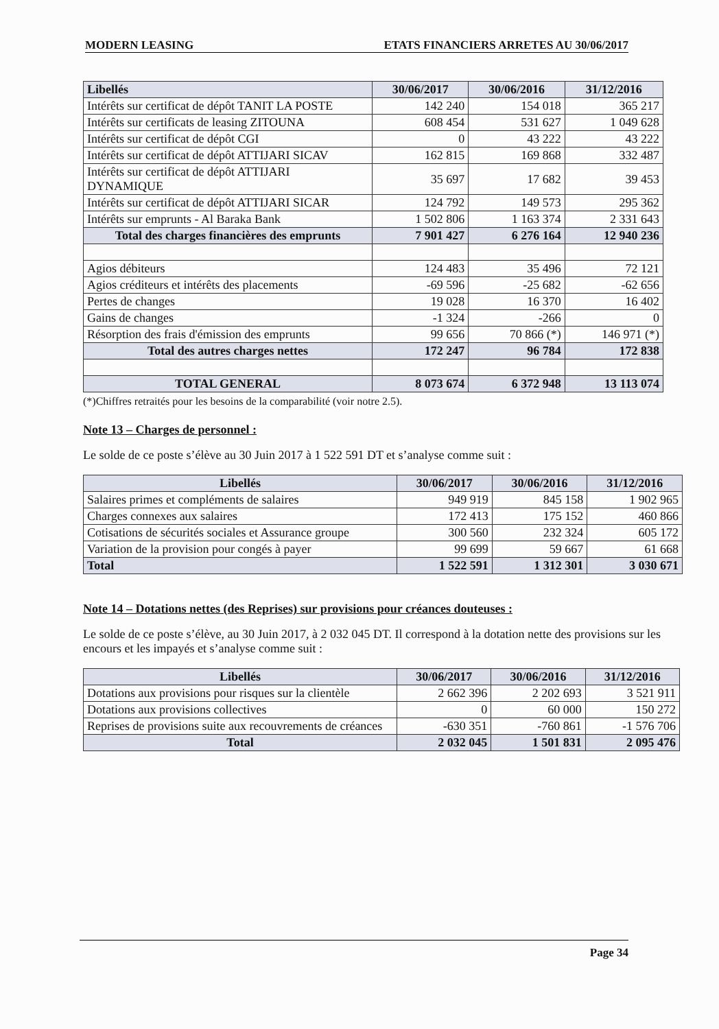MODERN LEASING ETATS FINANCIERS ARRETES AU 30/06/2017
| Libellés | 30/06/2017 | 30/06/2016 | 31/12/2016 |
| --- | --- | --- | --- |
| Intérêts sur certificat de dépôt TANIT LA POSTE | 142 240 | 154 018 | 365 217 |
| Intérêts sur certificats de leasing ZITOUNA | 608 454 | 531 627 | 1 049 628 |
| Intérêts sur certificat de dépôt CGI | 0 | 43 222 | 43 222 |
| Intérêts sur certificat de dépôt ATTIJARI SICAV | 162 815 | 169 868 | 332 487 |
| Intérêts sur certificat de dépôt ATTIJARI DYNAMIQUE | 35 697 | 17 682 | 39 453 |
| Intérêts sur certificat de dépôt ATTIJARI SICAR | 124 792 | 149 573 | 295 362 |
| Intérêts sur emprunts - Al Baraka Bank | 1 502 806 | 1 163 374 | 2 331 643 |
| Total des charges financières des emprunts | 7 901 427 | 6 276 164 | 12 940 236 |
| Agios débiteurs | 124 483 | 35 496 | 72 121 |
| Agios créditeurs et intérêts des placements | -69 596 | -25 682 | -62 656 |
| Pertes de changes | 19 028 | 16 370 | 16 402 |
| Gains de changes | -1 324 | -266 | 0 |
| Résorption des frais d'émission des emprunts | 99 656 | 70 866 (*) | 146 971 (*) |
| Total des autres charges nettes | 172 247 | 96 784 | 172 838 |
| TOTAL GENERAL | 8 073 674 | 6 372 948 | 13 113 074 |
(*)Chiffres retraités pour les besoins de la comparabilité (voir notre 2.5).
Note 13 – Charges de personnel :
Le solde de ce poste s’élève au 30 Juin 2017 à 1 522 591 DT et s’analyse comme suit :
| Libellés | 30/06/2017 | 30/06/2016 | 31/12/2016 |
| --- | --- | --- | --- |
| Salaires primes et compléments de salaires | 949 919 | 845 158 | 1 902 965 |
| Charges connexes aux salaires | 172 413 | 175 152 | 460 866 |
| Cotisations de sécurités sociales et Assurance groupe | 300 560 | 232 324 | 605 172 |
| Variation de la provision pour congés à payer | 99 699 | 59 667 | 61 668 |
| Total | 1 522 591 | 1 312 301 | 3 030 671 |
Note 14 – Dotations nettes (des Reprises) sur provisions pour créances douteuses :
Le solde de ce poste s’élève, au 30 Juin 2017, à 2 032 045 DT. Il correspond à la dotation nette des provisions sur les encours et les impayés et s’analyse comme suit :
| Libellés | 30/06/2017 | 30/06/2016 | 31/12/2016 |
| --- | --- | --- | --- |
| Dotations aux provisions pour risques sur la clientèle | 2 662 396 | 2 202 693 | 3 521 911 |
| Dotations aux provisions collectives | 0 | 60 000 | 150 272 |
| Reprises de provisions suite aux recouvrements de créances | -630 351 | -760 861 | -1 576 706 |
| Total | 2 032 045 | 1 501 831 | 2 095 476 |
Page 34